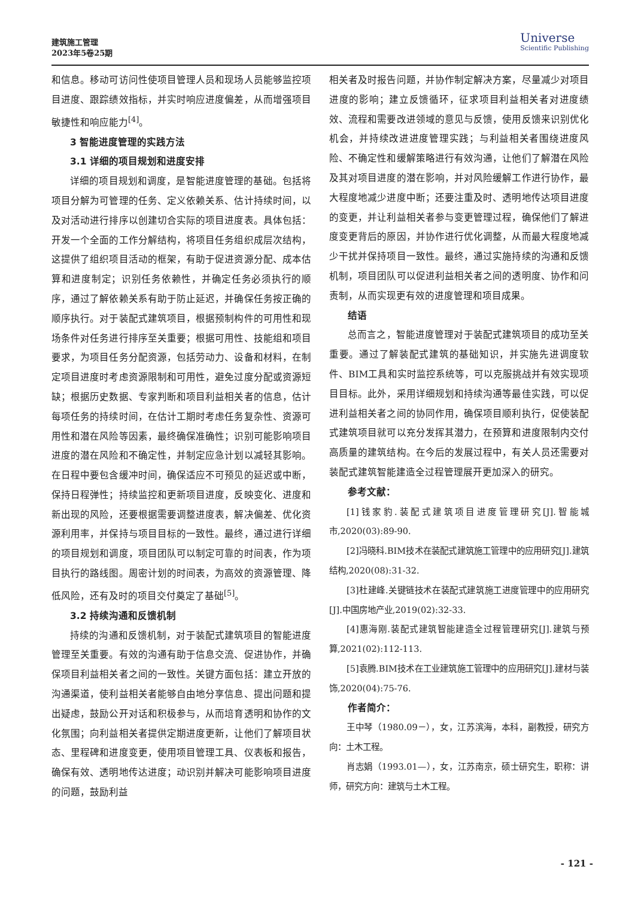建筑施工管理
2023年5卷25期
Universe
Scientific Publishing
和信息。移动可访问性使项目管理人员和现场人员能够监控项目进度、跟踪绩效指标，并实时响应进度偏差，从而增强项目敏捷性和响应能力<sup>[4]</sup>。
3 智能进度管理的实践方法
3.1 详细的项目规划和进度安排
详细的项目规划和调度，是智能进度管理的基础。包括将项目分解为可管理的任务、定义依赖关系、估计持续时间，以及对活动进行排序以创建切合实际的项目进度表。具体包括：开发一个全面的工作分解结构，将项目任务组织成层次结构，这提供了组织项目活动的框架，有助于促进资源分配、成本估算和进度制定；识别任务依赖性，并确定任务必须执行的顺序，通过了解依赖关系有助于防止延迟，并确保任务按正确的顺序执行。对于装配式建筑项目，根据预制构件的可用性和现场条件对任务进行排序至关重要；根据可用性、技能组和项目要求，为项目任务分配资源，包括劳动力、设备和材料，在制定项目进度时考虑资源限制和可用性，避免过度分配或资源短缺；根据历史数据、专家判断和项目利益相关者的信息，估计每项任务的持续时间，在估计工期时考虑任务复杂性、资源可用性和潜在风险等因素，最终确保准确性；识别可能影响项目进度的潜在风险和不确定性，并制定应急计划以减轻其影响。在日程中要包含缓冲时间，确保适应不可预见的延迟或中断，保持日程弹性；持续监控和更新项目进度，反映变化、进度和新出现的风险，还要根据需要调整进度表，解决偏差、优化资源利用率，并保持与项目目标的一致性。最终，通过进行详细的项目规划和调度，项目团队可以制定可靠的时间表，作为项目执行的路线图。周密计划的时间表，为高效的资源管理、降低风险，还有及时的项目交付奠定了基础<sup>[5]</sup>。
3.2 持续沟通和反馈机制
持续的沟通和反馈机制，对于装配式建筑项目的智能进度管理至关重要。有效的沟通有助于信息交流、促进协作，并确保项目利益相关者之间的一致性。关键方面包括：建立开放的沟通渠道，使利益相关者能够自由地分享信息、提出问题和提出疑虑，鼓励公开对话和积极参与，从而培育透明和协作的文化氛围；向利益相关者提供定期进度更新，让他们了解项目状态、里程碑和进度变更，使用项目管理工具、仪表板和报告，确保有效、透明地传达进度；动识别并解决可能影响项目进度的问题，鼓励利益
相关者及时报告问题，并协作制定解决方案，尽量减少对项目进度的影响；建立反馈循环，征求项目利益相关者对进度绩效、流程和需要改进领域的意见与反馈，使用反馈来识别优化机会，并持续改进进度管理实践；与利益相关者围绕进度风险、不确定性和缓解策略进行有效沟通，让他们了解潜在风险及其对项目进度的潜在影响，并对风险缓解工作进行协作，最大程度地减少进度中断；还要注重及时、透明地传达项目进度的变更，并让利益相关者参与变更管理过程，确保他们了解进度变更背后的原因，并协作进行优化调整，从而最大程度地减少干扰并保持项目一致性。最终，通过实施持续的沟通和反馈机制，项目团队可以促进利益相关者之间的透明度、协作和问责制，从而实现更有效的进度管理和项目成果。
结语
总而言之，智能进度管理对于装配式建筑项目的成功至关重要。通过了解装配式建筑的基础知识，并实施先进调度软件、BIM工具和实时监控系统等，可以克服挑战并有效实现项目目标。此外，采用详细规划和持续沟通等最佳实践，可以促进利益相关者之间的协同作用，确保项目顺利执行，促使装配式建筑项目就可以充分发挥其潜力，在预算和进度限制内交付高质量的建筑结构。在今后的发展过程中，有关人员还需要对装配式建筑智能建造全过程管理展开更加深入的研究。
参考文献：
[1]钱家豹.装配式建筑项目进度管理研究[J].智能城市,2020(03):89-90.
[2]冯晓科.BIM技术在装配式建筑施工管理中的应用研究[J].建筑结构,2020(08):31-32.
[3]杜建峰.关键链技术在装配式建筑施工进度管理中的应用研究[J].中国房地产业,2019(02):32-33.
[4]惠海刚.装配式建筑智能建造全过程管理研究[J].建筑与预算,2021(02):112-113.
[5]袁腾.BIM技术在工业建筑施工管理中的应用研究[J].建材与装饰,2020(04):75-76.
作者简介：
王中琴（1980.09－），女，江苏滨海，本科，副教授，研究方向：土木工程。
肖志娟（1993.01—），女，江苏南京，硕士研究生，职称：讲师，研究方向：建筑与土木工程。
- 121 -